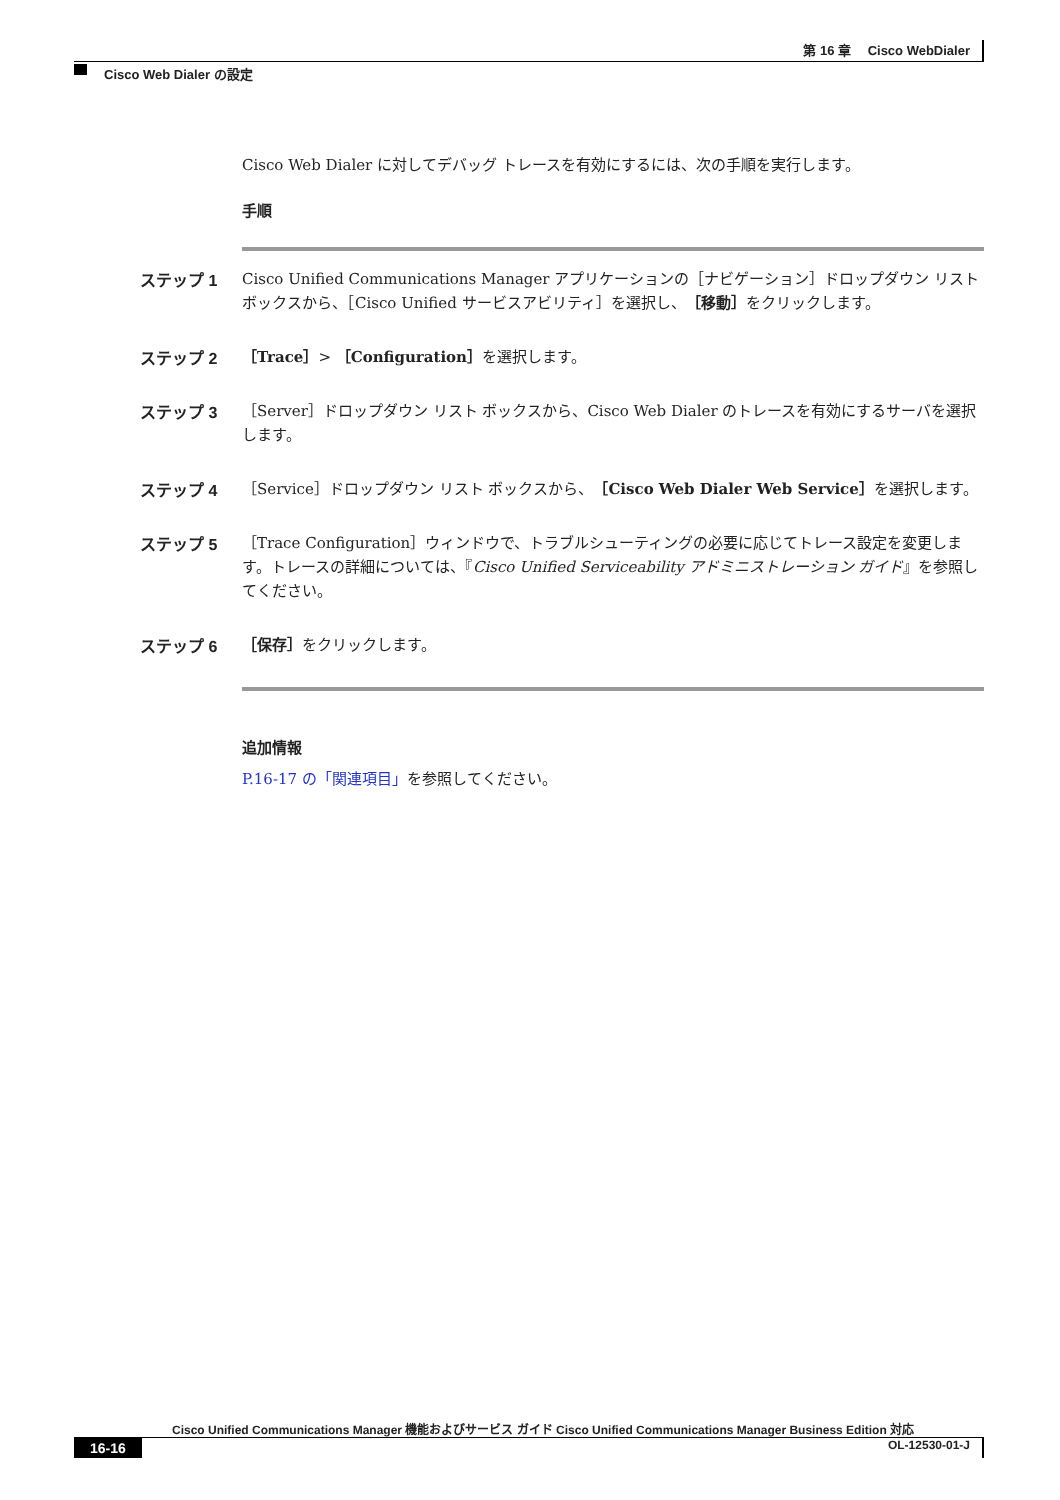第 16 章　 Cisco WebDialer
Cisco Web Dialer の設定
Cisco Web Dialer に対してデバッグ トレースを有効にするには、次の手順を実行します。
手順
ステップ 1
Cisco Unified Communications Manager アプリケーションの［ナビゲーション］ドロップダウン リスト ボックスから、［Cisco Unified サービスアビリティ］を選択し、［移動］をクリックします。
ステップ 2
［Trace］> ［Configuration］を選択します。
ステップ 3
［Server］ドロップダウン リスト ボックスから、Cisco Web Dialer のトレースを有効にするサーバを選択します。
ステップ 4
［Service］ドロップダウン リスト ボックスから、［Cisco Web Dialer Web Service］を選択します。
ステップ 5
［Trace Configuration］ウィンドウで、トラブルシューティングの必要に応じてトレース設定を変更します。トレースの詳細については、『Cisco Unified Serviceability アドミニストレーション ガイド』を参照してください。
ステップ 6
［保存］をクリックします。
追加情報
P.16-17 の「関連項目」を参照してください。
Cisco Unified Communications Manager 機能およびサービス ガイド Cisco Unified Communications Manager Business Edition 対応
16-16 OL-12530-01-J